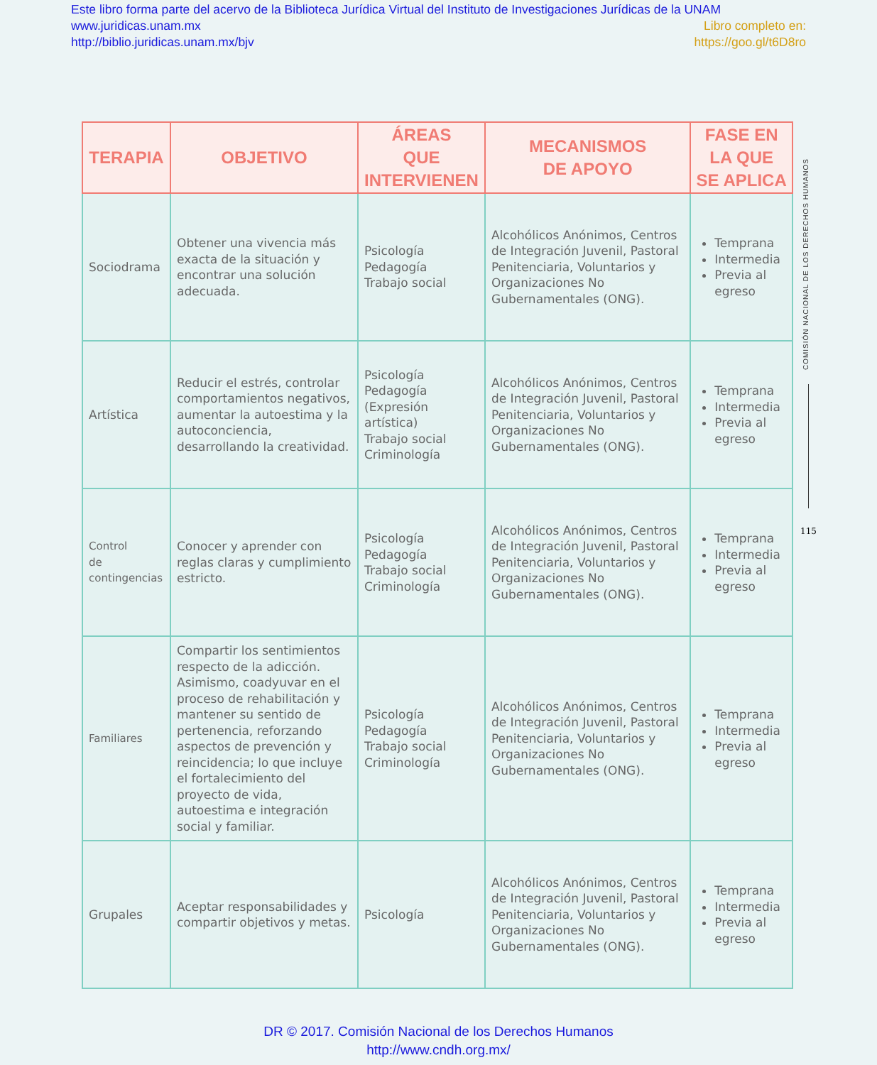Este libro forma parte del acervo de la Biblioteca Jurídica Virtual del Instituto de Investigaciones Jurídicas de la UNAM
www.juridicas.unam.mx Libro completo en:
http://biblio.juridicas.unam.mx/bjv https://goo.gl/t6D8ro
| TERAPIA | OBJETIVO | ÁREAS QUE INTERVIENEN | MECANISMOS DE APOYO | FASE EN LA QUE SE APLICA |
| --- | --- | --- | --- | --- |
| Sociodrama | Obtener una vivencia más exacta de la situación y encontrar una solución adecuada. | Psicología Pedagogía Trabajo social | Alcohólicos Anónimos, Centros de Integración Juvenil, Pastoral Penitenciaria, Voluntarios y Organizaciones No Gubernamentales (ONG). | Temprana Intermedia Previa al egreso |
| Artística | Reducir el estrés, controlar comportamientos negativos, aumentar la autoestima y la autoconciencia, desarrollando la creatividad. | Psicología Pedagogía (Expresión artística) Trabajo social Criminología | Alcohólicos Anónimos, Centros de Integración Juvenil, Pastoral Penitenciaria, Voluntarios y Organizaciones No Gubernamentales (ONG). | Temprana Intermedia Previa al egreso |
| Control de contingencias | Conocer y aprender con reglas claras y cumplimiento estricto. | Psicología Pedagogía Trabajo social Criminología | Alcohólicos Anónimos, Centros de Integración Juvenil, Pastoral Penitenciaria, Voluntarios y Organizaciones No Gubernamentales (ONG). | Temprana Intermedia Previa al egreso |
| Familiares | Compartir los sentimientos respecto de la adicción. Asimismo, coadyuvar en el proceso de rehabilitación y mantener su sentido de pertenencia, reforzando aspectos de prevención y reincidencia; lo que incluye el fortalecimiento del proyecto de vida, autoestima e integración social y familiar. | Psicología Pedagogía Trabajo social Criminología | Alcohólicos Anónimos, Centros de Integración Juvenil, Pastoral Penitenciaria, Voluntarios y Organizaciones No Gubernamentales (ONG). | Temprana Intermedia Previa al egreso |
| Grupales | Aceptar responsabilidades y compartir objetivos y metas. | Psicología | Alcohólicos Anónimos, Centros de Integración Juvenil, Pastoral Penitenciaria, Voluntarios y Organizaciones No Gubernamentales (ONG). | Temprana Intermedia Previa al egreso |
COMISIÓN NACIONAL DE LOS DERECHOS HUMANOS
115
DR © 2017. Comisión Nacional de los Derechos Humanos
http://www.cndh.org.mx/